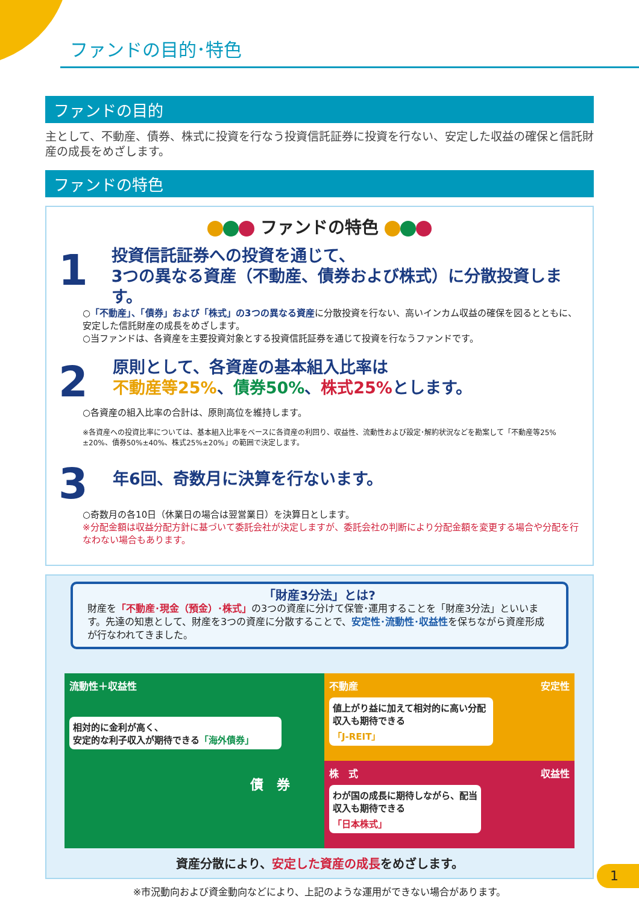ファンドの目的･特色
ファンドの目的
主として、不動産、債券、株式に投資を行なう投資信託証券に投資を行ない、安定した収益の確保と信託財産の成長をめざします。
ファンドの特色
ファンドの特色
1
投資信託証券への投資を通じて、
3つの異なる資産（不動産、債券および株式）に分散投資します。
○「不動産」、「債券」および「株式」の3つの異なる資産に分散投資を行ない、高いインカム収益の確保を図るとともに、安定した信託財産の成長をめざします。
○当ファンドは、各資産を主要投資対象とする投資信託証券を通じて投資を行なうファンドです。
2
原則として、各資産の基本組入比率は
不動産等25%、債券50%、株式25% とします。
○各資産の組入比率の合計は、原則高位を維持します。
※各資産への投資比率については、基本組入比率をベースに各資産の利回り、収益性、流動性および設定･解約状況などを勘案して「不動産等25%±20%、債券50%±40%、株式25%±20%」の範囲で決定します。
3
年6回、奇数月に決算を行ないます。
○奇数月の各10日（休業日の場合は翌営業日）を決算日とします。
※分配金額は収益分配方針に基づいて委託会社が決定しますが、委託会社の判断により分配金額を変更する場合や分配を行なわない場合もあります。
「財産3分法」とは?
財産を「不動産･現金（預金）･株式」の3つの資産に分けて保管･運用することを「財産3分法」といいます。先達の知恵として、財産を3つの資産に分散することで、安定性･流動性･収益性を保ちながら資産形成が行なわれてきました。
流動性＋収益性
相対的に金利が高く、
安定的な利子収入が期待できる「海外債券」
債　券
不動産 安定性
値上がり益に加えて相対的に高い分配収入も期待できる
「J-REIT」
株　式 収益性
わが国の成長に期待しながら、配当収入も期待できる
「日本株式」
資産分散により、安定した資産の成長をめざします。
※市況動向および資金動向などにより、上記のような運用ができない場合があります。
1